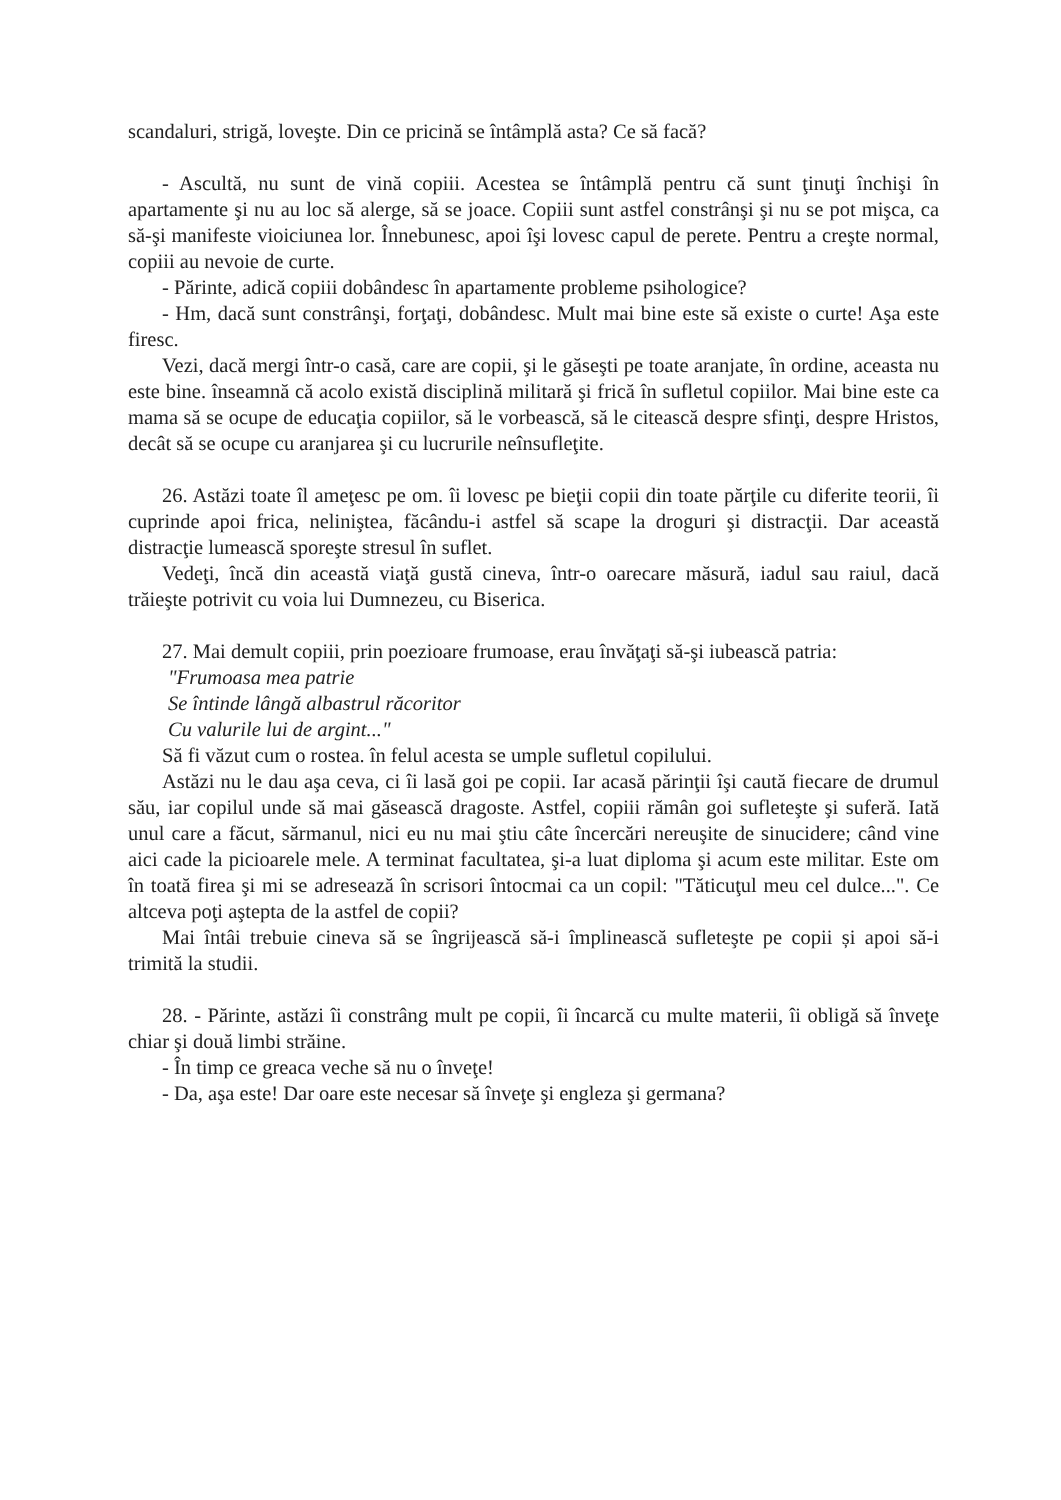scandaluri, strigă, loveşte. Din ce pricină se întâmplă asta? Ce să facă?
- Ascultă, nu sunt de vină copiii. Acestea se întâmplă pentru că sunt ţinuţi închişi în apartamente şi nu au loc să alerge, să se joace. Copiii sunt astfel constrânşi şi nu se pot mişca, ca să-şi manifeste vioiciunea lor. Înnebunesc, apoi îşi lovesc capul de perete. Pentru a creşte normal, copiii au nevoie de curte.
- Părinte, adică copiii dobândesc în apartamente probleme psihologice?
- Hm, dacă sunt constrânşi, forţaţi, dobândesc. Mult mai bine este să existe o curte! Aşa este firesc.
Vezi, dacă mergi într-o casă, care are copii, şi le găseşti pe toate aranjate, în ordine, aceasta nu este bine. înseamnă că acolo există disciplină militară şi frică în sufletul copiilor. Mai bine este ca mama să se ocupe de educaţia copiilor, să le vorbească, să le citească despre sfinţi, despre Hristos, decât să se ocupe cu aranjarea şi cu lucrurile neînsufleţite.
26. Astăzi toate îl ameţesc pe om. îi lovesc pe bieţii copii din toate părţile cu diferite teorii, îi cuprinde apoi frica, neliniştea, făcându-i astfel să scape la droguri şi distracţii. Dar această distracţie lumească sporeşte stresul în suflet.
Vedeţi, încă din această viaţă gustă cineva, într-o oarecare măsură, iadul sau raiul, dacă trăieşte potrivit cu voia lui Dumnezeu, cu Biserica.
27. Mai demult copiii, prin poezioare frumoase, erau învăţaţi să-şi iubească patria:
"Frumoasa mea patrie
Se întinde lângă albastrul răcoritor
Cu valurile lui de argint..."
Să fi văzut cum o rostea. în felul acesta se umple sufletul copilului.
Astăzi nu le dau aşa ceva, ci îi lasă goi pe copii. Iar acasă părinţii îşi caută fiecare de drumul său, iar copilul unde să mai găsească dragoste. Astfel, copiii rămân goi sufleteşte şi suferă. Iată unul care a făcut, sărmanul, nici eu nu mai ştiu câte încercări nereuşite de sinucidere; când vine aici cade la picioarele mele. A terminat facultatea, şi-a luat diploma şi acum este militar. Este om în toată firea şi mi se adresează în scrisori întocmai ca un copil: "Tăticuţul meu cel dulce...". Ce altceva poţi aştepta de la astfel de copii?
Mai întâi trebuie cineva să se îngrijească să-i împlinească sufleteşte pe copii și apoi să-i trimită la studii.
28. - Părinte, astăzi îi constrâng mult pe copii, îi încarcă cu multe materii, îi obligă să înveţe chiar şi două limbi străine.
- În timp ce greaca veche să nu o înveţe!
- Da, aşa este! Dar oare este necesar să înveţe şi engleza şi germana?